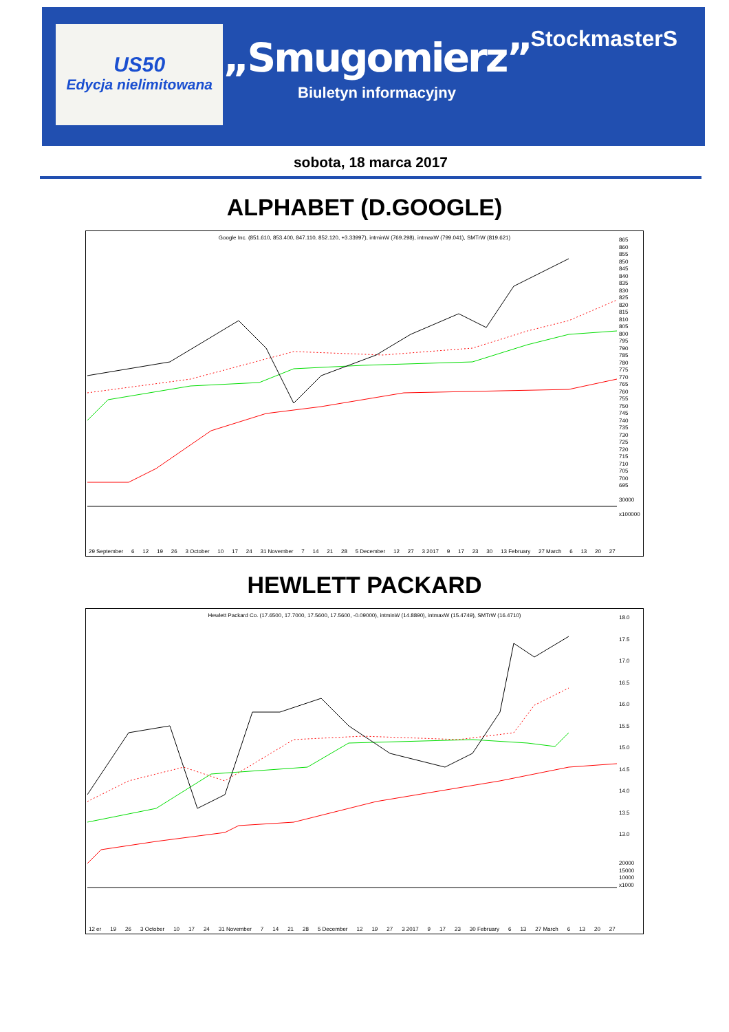US50
Edycja nielimitowana
„Smugomierz”
Biuletyn informacyjny
StockmasterS
sobota, 18 marca 2017
ALPHABET (D.GOOGLE)
Google Inc. (851.610, 853.400, 847.110, 852.120, +3.33997), intminW (769.298), intmaxW (799.041), SMTrW (819.621)
865
860
855
850
845
840
835
830
825
820
815
810
805
800
795
790
785
780
775
770
765
760
755
750
745
740
735
730
725
720
715
710
705
700
695
30000
x100000
29 September 6 12 19 26 3 October 10 17 24 31 November 7 14 21 28 5 December 12 27 3 2017 9 17 23 30 13 February 27 March 6 13 20 27
HEWLETT PACKARD
Hewlett Packard Co. (17.6500, 17.7000, 17.5600, 17.5600, -0.09000), intminW (14.8890), intmaxW (15.4749), SMTrW (16.4710)
18.0
17.5
17.0
16.5
16.0
15.5
15.0
14.5
14.0
13.5
13.0
20000
15000
10000
x1000
12 er 19 26 3 October 10 17 24 31 November 7 14 21 28 5 December 12 19 27 3 2017 9 17 23 30 February 6 13 27 March 6 13 20 27